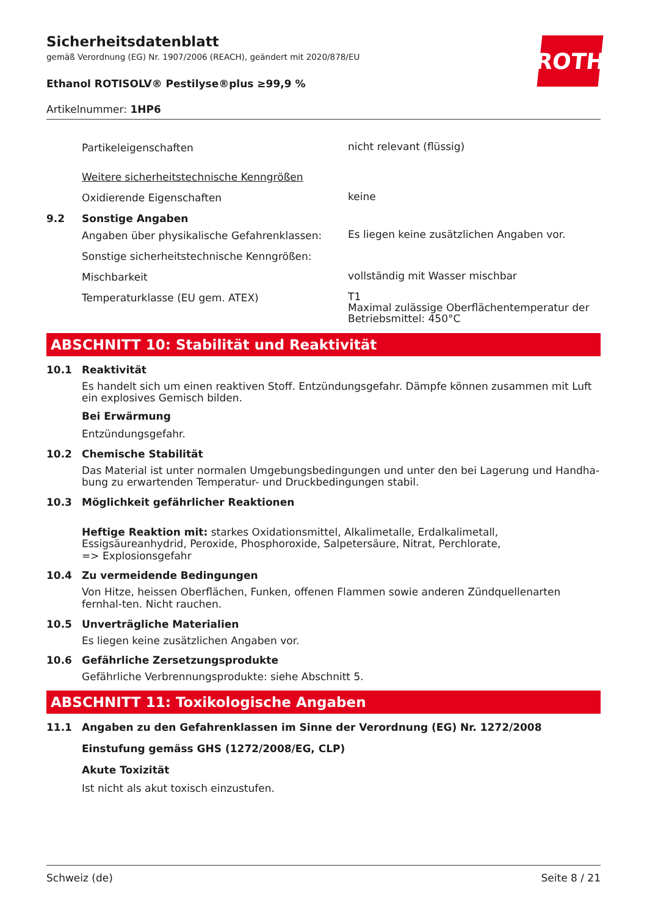ROTH
Sicherheitsdatenblatt
gemäß Verordnung (EG) Nr. 1907/2006 (REACH), geändert mit 2020/878/EU
Ethanol ROTISOLV® Pestilyse®plus ≥99,9 %
Artikelnummer: 1HP6
Partikeleigenschaften
nicht relevant (flüssig)
Weitere sicherheitstechnische Kenngrößen
Oxidierende Eigenschaften
keine
9.2 Sonstige Angaben
Angaben über physikalische Gefahrenklassen:
Es liegen keine zusätzlichen Angaben vor.
Sonstige sicherheitstechnische Kenngrößen:
Mischbarkeit
vollständig mit Wasser mischbar
Temperaturklasse (EU gem. ATEX)
T1
Maximal zulässige Oberflächentemperatur der Betriebsmittel: 450°C
ABSCHNITT 10: Stabilität und Reaktivität
10.1 Reaktivität
Es handelt sich um einen reaktiven Stoff. Entzündungsgefahr. Dämpfe können zusammen mit Luft ein explosives Gemisch bilden.
Bei Erwärmung
Entzündungsgefahr.
10.2 Chemische Stabilität
Das Material ist unter normalen Umgebungsbedingungen und unter den bei Lagerung und Handha-bung zu erwartenden Temperatur- und Druckbedingungen stabil.
10.3 Möglichkeit gefährlicher Reaktionen
Heftige Reaktion mit: starkes Oxidationsmittel, Alkalimetalle, Erdalkalimetall, Essigsäureanhydrid, Peroxide, Phosphoroxide, Salpetersäure, Nitrat, Perchlorate,
=> Explosionsgefahr
10.4 Zu vermeidende Bedingungen
Von Hitze, heissen Oberflächen, Funken, offenen Flammen sowie anderen Zündquellenarten fernhal-ten. Nicht rauchen.
10.5 Unverträgliche Materialien
Es liegen keine zusätzlichen Angaben vor.
10.6 Gefährliche Zersetzungsprodukte
Gefährliche Verbrennungsprodukte: siehe Abschnitt 5.
ABSCHNITT 11: Toxikologische Angaben
11.1 Angaben zu den Gefahrenklassen im Sinne der Verordnung (EG) Nr. 1272/2008
Einstufung gemäss GHS (1272/2008/EG, CLP)
Akute Toxizität
Ist nicht als akut toxisch einzustufen.
Schweiz (de) Seite 8 / 21